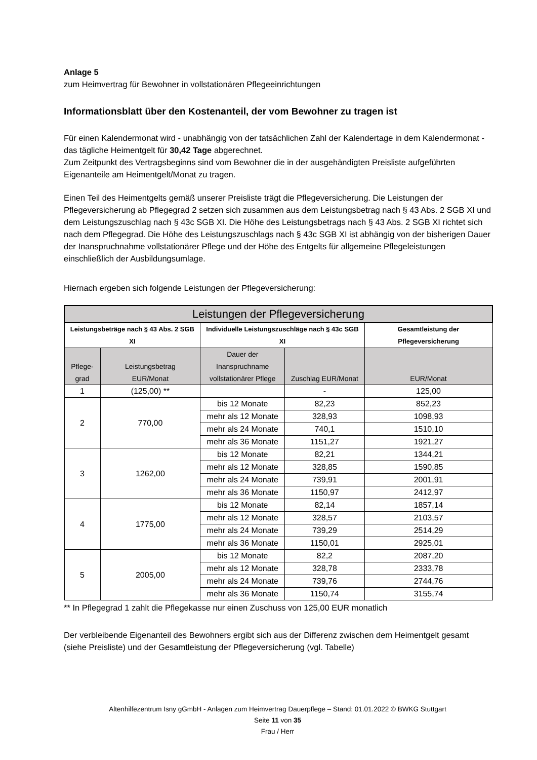Anlage 5
zum Heimvertrag für Bewohner in vollstationären Pflegeeinrichtungen
Informationsblatt über den Kostenanteil, der vom Bewohner zu tragen ist
Für einen Kalendermonat wird - unabhängig von der tatsächlichen Zahl der Kalendertage in dem Kalendermonat - das tägliche Heimentgelt für 30,42 Tage abgerechnet.
Zum Zeitpunkt des Vertragsbeginns sind vom Bewohner die in der ausgehändigten Preisliste aufgeführten Eigenanteile am Heimentgelt/Monat zu tragen.
Einen Teil des Heimentgelts gemäß unserer Preisliste trägt die Pflegeversicherung. Die Leistungen der Pflegeversicherung ab Pflegegrad 2 setzen sich zusammen aus dem Leistungsbetrag nach § 43 Abs. 2 SGB XI und dem Leistungszuschlag nach § 43c SGB XI. Die Höhe des Leistungsbetrags nach § 43 Abs. 2 SGB XI richtet sich nach dem Pflegegrad. Die Höhe des Leistungszuschlags nach § 43c SGB XI ist abhängig von der bisherigen Dauer der Inanspruchnahme vollstationärer Pflege und der Höhe des Entgelts für allgemeine Pflegeleistungen einschließlich der Ausbildungsumlage.
Hiernach ergeben sich folgende Leistungen der Pflegeversicherung:
| Leistungen der Pflegeversicherung | | | | |
| --- | --- | --- | --- | --- |
| Leistungsbeträge nach § 43 Abs. 2 SGB XI | | Individuelle Leistungszuschläge nach § 43c SGB XI | | Gesamtleistung der Pflegeversicherung |
| Pflege- grad | Leistungsbetrag EUR/Monat | Dauer der Inanspruchname vollstationärer Pflege | Zuschlag EUR/Monat | EUR/Monat |
| 1 | (125,00) ** | | - | 125,00 |
| 2 | 770,00 | bis 12 Monate | 82,23 | 852,23 |
| | | mehr als 12 Monate | 328,93 | 1098,93 |
| | | mehr als 24 Monate | 740,1 | 1510,10 |
| | | mehr als 36 Monate | 1151,27 | 1921,27 |
| 3 | 1262,00 | bis 12 Monate | 82,21 | 1344,21 |
| | | mehr als 12 Monate | 328,85 | 1590,85 |
| | | mehr als 24 Monate | 739,91 | 2001,91 |
| | | mehr als 36 Monate | 1150,97 | 2412,97 |
| 4 | 1775,00 | bis 12 Monate | 82,14 | 1857,14 |
| | | mehr als 12 Monate | 328,57 | 2103,57 |
| | | mehr als 24 Monate | 739,29 | 2514,29 |
| | | mehr als 36 Monate | 1150,01 | 2925,01 |
| 5 | 2005,00 | bis 12 Monate | 82,2 | 2087,20 |
| | | mehr als 12 Monate | 328,78 | 2333,78 |
| | | mehr als 24 Monate | 739,76 | 2744,76 |
| | | mehr als 36 Monate | 1150,74 | 3155,74 |
** In Pflegegrad 1 zahlt die Pflegekasse nur einen Zuschuss von 125,00 EUR monatlich
Der verbleibende Eigenanteil des Bewohners ergibt sich aus der Differenz zwischen dem Heimentgelt gesamt (siehe Preisliste) und der Gesamtleistung der Pflegeversicherung (vgl. Tabelle)
Altenhilfezentrum Isny gGmbH - Anlagen zum Heimvertrag Dauerpflege – Stand: 01.01.2022 © BWKG Stuttgart
Seite 11 von 35
Frau / Herr